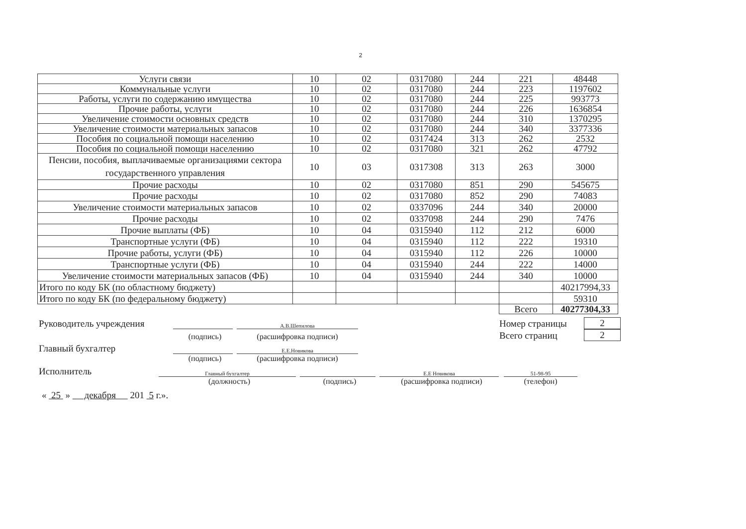2
| Услуги связи | 10 | 02 | 0317080 | 244 | 221 | 48448 |
| Коммунальные услуги | 10 | 02 | 0317080 | 244 | 223 | 1197602 |
| Работы, услуги по содержанию имущества | 10 | 02 | 0317080 | 244 | 225 | 993773 |
| Прочие работы, услуги | 10 | 02 | 0317080 | 244 | 226 | 1636854 |
| Увеличение стоимости основных средств | 10 | 02 | 0317080 | 244 | 310 | 1370295 |
| Увеличение стоимости материальных запасов | 10 | 02 | 0317080 | 244 | 340 | 3377336 |
| Пособия по социальной помощи населению | 10 | 02 | 0317424 | 313 | 262 | 2532 |
| Пособия по социальной помощи населению | 10 | 02 | 0317080 | 321 | 262 | 47792 |
| Пенсии, пособия, выплачиваемые организациями сектора государственного управления | 10 | 03 | 0317308 | 313 | 263 | 3000 |
| Прочие расходы | 10 | 02 | 0317080 | 851 | 290 | 545675 |
| Прочие расходы | 10 | 02 | 0317080 | 852 | 290 | 74083 |
| Увеличение стоимости материальных запасов | 10 | 02 | 0337096 | 244 | 340 | 20000 |
| Прочие расходы | 10 | 02 | 0337098 | 244 | 290 | 7476 |
| Прочие выплаты (ФБ) | 10 | 04 | 0315940 | 112 | 212 | 6000 |
| Транспортные услуги (ФБ) | 10 | 04 | 0315940 | 112 | 222 | 19310 |
| Прочие работы, услуги (ФБ) | 10 | 04 | 0315940 | 112 | 226 | 10000 |
| Транспортные услуги (ФБ) | 10 | 04 | 0315940 | 244 | 222 | 14000 |
| Увеличение стоимости материальных запасов (ФБ) | 10 | 04 | 0315940 | 244 | 340 | 10000 |
| Итого по коду БК (по областному бюджету) | | | | | | 40217994,33 |
| Итого по коду БК (по федеральному бюджету) | | | | | | 59310 |
| | | | | | Всего | 40277304,33 |
Руководитель учреждения
А.В.Шепилова
Номер страницы
2
(подпись)
(расшифровка подписи)
Всего страниц
2
Главный бухгалтер
Е.Е.Новикова
(подпись)
(расшифровка подписи)
Исполнитель
Главный бухгалтер
Е.Е Новикова
51-98-95
(должность)
(подпись)
(расшифровка подписи)
(телефон)
« 25 » декабря 201 5 г.».